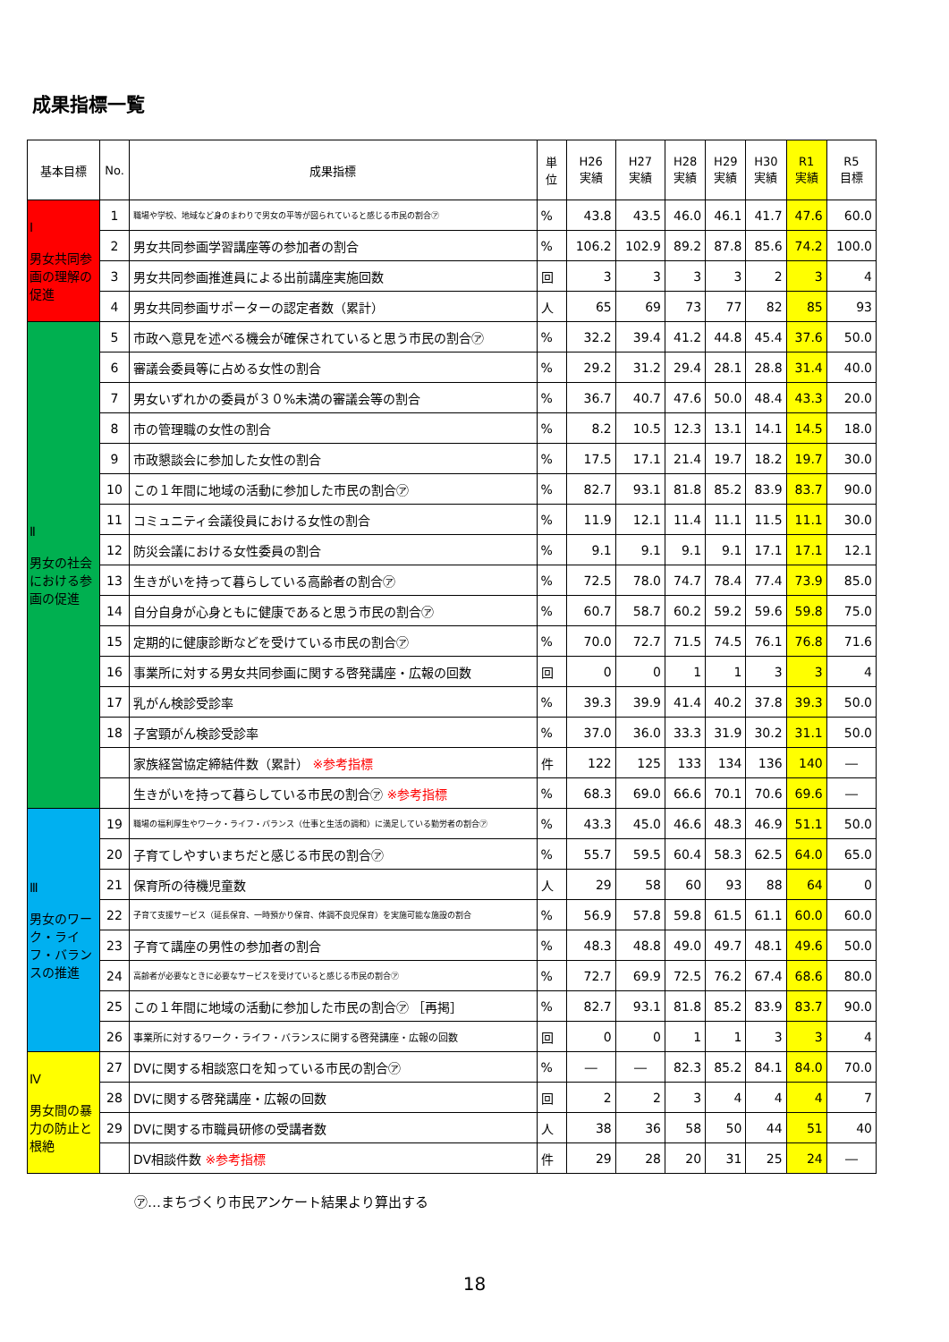成果指標一覧
| 基本目標 | No. | 成果指標 | 単位 | H26 実績 | H27 実績 | H28 実績 | H29 実績 | H30 実績 | R1 実績 | R5 目標 |
| --- | --- | --- | --- | --- | --- | --- | --- | --- | --- | --- |
| Ⅰ 男女共同参画の理解の促進 | 1 | 職場や学校、地域など身のまわりで男女の平等が図られていると感じる市民の割合㋐ | % | 43.8 | 43.5 | 46.0 | 46.1 | 41.7 | 47.6 | 60.0 |
| | 2 | 男女共同参画学習講座等の参加者の割合 | % | 106.2 | 102.9 | 89.2 | 87.8 | 85.6 | 74.2 | 100.0 |
| | 3 | 男女共同参画推進員による出前講座実施回数 | 回 | 3 | 3 | 3 | 3 | 2 | 3 | 4 |
| | 4 | 男女共同参画サポーターの認定者数（累計） | 人 | 65 | 69 | 73 | 77 | 82 | 85 | 93 |
| Ⅱ 男女の社会における参画の促進 | 5 | 市政へ意見を述べる機会が確保されていると思う市民の割合㋐ | % | 32.2 | 39.4 | 41.2 | 44.8 | 45.4 | 37.6 | 50.0 |
| | 6 | 審議会委員等に占める女性の割合 | % | 29.2 | 31.2 | 29.4 | 28.1 | 28.8 | 31.4 | 40.0 |
| | 7 | 男女いずれかの委員が３０%未満の審議会等の割合 | % | 36.7 | 40.7 | 47.6 | 50.0 | 48.4 | 43.3 | 20.0 |
| | 8 | 市の管理職の女性の割合 | % | 8.2 | 10.5 | 12.3 | 13.1 | 14.1 | 14.5 | 18.0 |
| | 9 | 市政懇談会に参加した女性の割合 | % | 17.5 | 17.1 | 21.4 | 19.7 | 18.2 | 19.7 | 30.0 |
| | 10 | この１年間に地域の活動に参加した市民の割合㋐ | % | 82.7 | 93.1 | 81.8 | 85.2 | 83.9 | 83.7 | 90.0 |
| | 11 | コミュニティ会議役員における女性の割合 | % | 11.9 | 12.1 | 11.4 | 11.1 | 11.5 | 11.1 | 30.0 |
| | 12 | 防災会議における女性委員の割合 | % | 9.1 | 9.1 | 9.1 | 9.1 | 17.1 | 17.1 | 12.1 |
| | 13 | 生きがいを持って暮らしている高齢者の割合㋐ | % | 72.5 | 78.0 | 74.7 | 78.4 | 77.4 | 73.9 | 85.0 |
| | 14 | 自分自身が心身ともに健康であると思う市民の割合㋐ | % | 60.7 | 58.7 | 60.2 | 59.2 | 59.6 | 59.8 | 75.0 |
| | 15 | 定期的に健康診断などを受けている市民の割合㋐ | % | 70.0 | 72.7 | 71.5 | 74.5 | 76.1 | 76.8 | 71.6 |
| | 16 | 事業所に対する男女共同参画に関する啓発講座・広報の回数 | 回 | 0 | 0 | 1 | 1 | 3 | 3 | 4 |
| | 17 | 乳がん検診受診率 | % | 39.3 | 39.9 | 41.4 | 40.2 | 37.8 | 39.3 | 50.0 |
| | 18 | 子宮頸がん検診受診率 | % | 37.0 | 36.0 | 33.3 | 31.9 | 30.2 | 31.1 | 50.0 |
| | | 家族経営協定締結件数（累計） ※参考指標 | 件 | 122 | 125 | 133 | 134 | 136 | 140 | ― |
| | | 生きがいを持って暮らしている市民の割合㋐ ※参考指標 | % | 68.3 | 69.0 | 66.6 | 70.1 | 70.6 | 69.6 | ― |
| Ⅲ 男女のワーク・ライフ・バランスの推進 | 19 | 職場の福利厚生やワーク・ライフ・バランス（仕事と生活の調和）に満足している勤労者の割合㋐ | % | 43.3 | 45.0 | 46.6 | 48.3 | 46.9 | 51.1 | 50.0 |
| | 20 | 子育てしやすいまちだと感じる市民の割合㋐ | % | 55.7 | 59.5 | 60.4 | 58.3 | 62.5 | 64.0 | 65.0 |
| | 21 | 保育所の待機児童数 | 人 | 29 | 58 | 60 | 93 | 88 | 64 | 0 |
| | 22 | 子育て支援サービス（延長保育、一時預かり保育、体調不良児保育）を実施可能な施設の割合 | % | 56.9 | 57.8 | 59.8 | 61.5 | 61.1 | 60.0 | 60.0 |
| | 23 | 子育て講座の男性の参加者の割合 | % | 48.3 | 48.8 | 49.0 | 49.7 | 48.1 | 49.6 | 50.0 |
| | 24 | 高齢者が必要なときに必要なサービスを受けていると感じる市民の割合㋐ | % | 72.7 | 69.9 | 72.5 | 76.2 | 67.4 | 68.6 | 80.0 |
| | 25 | この１年間に地域の活動に参加した市民の割合㋐ ［再掲］ | % | 82.7 | 93.1 | 81.8 | 85.2 | 83.9 | 83.7 | 90.0 |
| | 26 | 事業所に対するワーク・ライフ・バランスに関する啓発講座・広報の回数 | 回 | 0 | 0 | 1 | 1 | 3 | 3 | 4 |
| Ⅳ 男女間の暴力の防止と根絶 | 27 | DVに関する相談窓口を知っている市民の割合㋐ | % | ― | ― | 82.3 | 85.2 | 84.1 | 84.0 | 70.0 |
| | 28 | DVに関する啓発講座・広報の回数 | 回 | 2 | 2 | 3 | 4 | 4 | 4 | 7 |
| | 29 | DVに関する市職員研修の受講者数 | 人 | 38 | 36 | 58 | 50 | 44 | 51 | 40 |
| | | DV相談件数 ※参考指標 | 件 | 29 | 28 | 20 | 31 | 25 | 24 | ― |
㋐…まちづくり市民アンケート結果より算出する
18